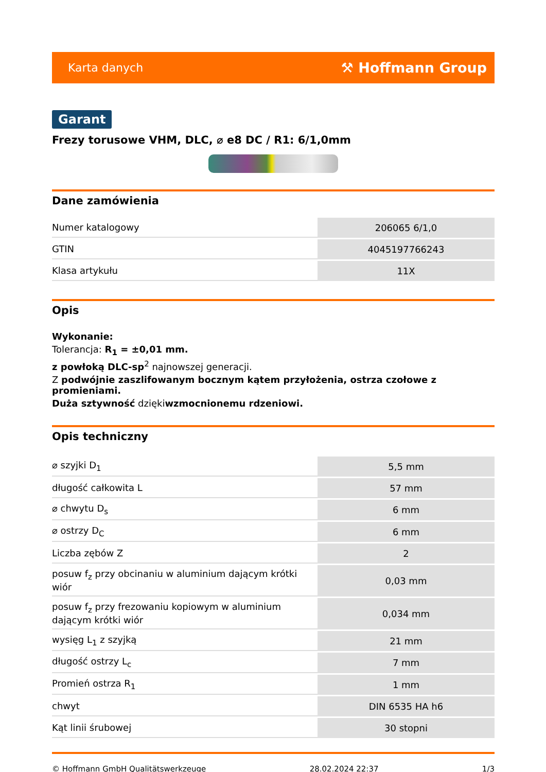Karta danych ⚒ Hoffmann Group
Garant
Frezy torusowe VHM, DLC, ⌀ e8 DC / R1: 6/1,0mm
Dane zamówienia
| Numer katalogowy | 206065 6/1,0 |
| GTIN | 4045197766243 |
| Klasa artykułu | 11X |
Opis
Wykonanie:
Tolerancja: R<sub>1</sub> = ±0,01 mm.
z powłoką DLC-sp<sup>2</sup> najnowszej generacji.
Z podwójnie zaszlifowanym bocznym kątem przyłożenia, ostrza czołowe z promieniami.
Duża sztywność dziękiwzmocnionemu rdzeniowi.
Opis techniczny
| ⌀ szyjki D<sub>1</sub> | 5,5 mm |
| długość całkowita L | 57 mm |
| ⌀ chwytu D<sub>s</sub> | 6 mm |
| ⌀ ostrzy D<sub>C</sub> | 6 mm |
| Liczba zębów Z | 2 |
| posuw f<sub>z</sub> przy obcinaniu w aluminium dającym krótki wiór | 0,03 mm |
| posuw f<sub>z</sub> przy frezowaniu kopiowym w aluminium dającym krótki wiór | 0,034 mm |
| wysięg L<sub>1</sub> z szyjką | 21 mm |
| długość ostrzy L<sub>c</sub> | 7 mm |
| Promień ostrza R<sub>1</sub> | 1 mm |
| chwyt | DIN 6535 HA h6 |
| Kąt linii śrubowej | 30 stopni |
© Hoffmann GmbH Qualitätswerkzeuge 28.02.2024 22:37 1/3